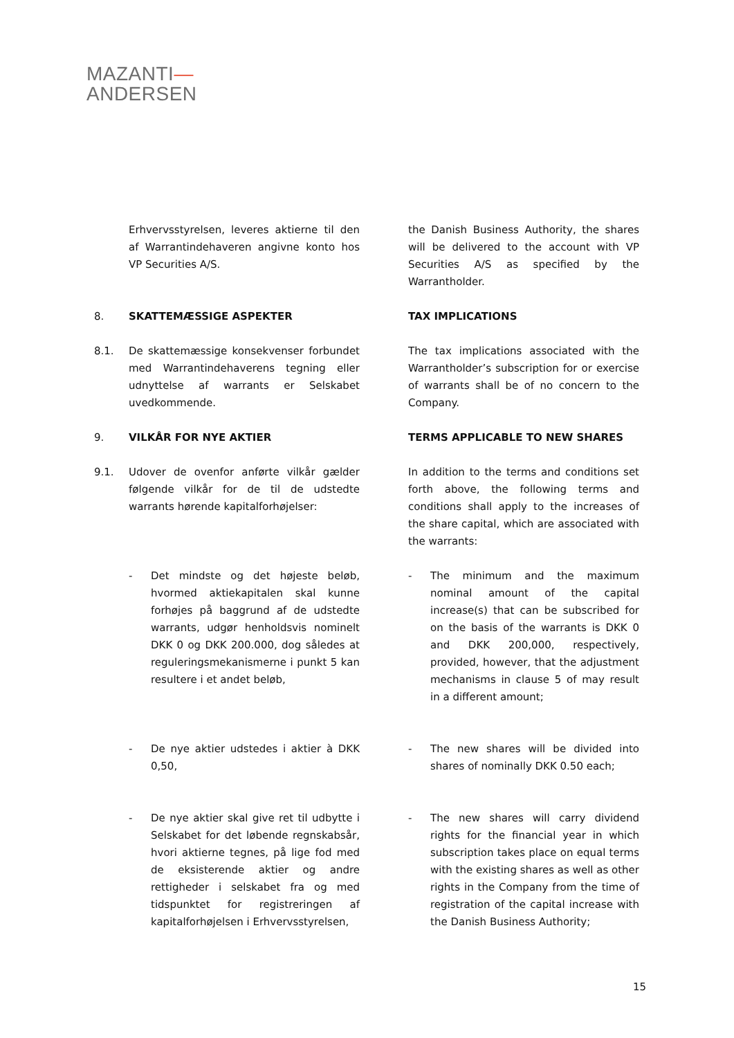MAZANTI—
ANDERSEN
Erhvervsstyrelsen, leveres aktierne til den af Warrantindehaveren angivne konto hos VP Securities A/S.
the Danish Business Authority, the shares will be delivered to the account with VP Securities A/S as specified by the Warrantholder.
8. SKATTEMÆSSIGE ASPEKTER TAX IMPLICATIONS
8.1. De skattemæssige konsekvenser forbundet med Warrantindehaverens tegning eller udnyttelse af warrants er Selskabet uvedkommende.
The tax implications associated with the Warrantholder’s subscription for or exercise of warrants shall be of no concern to the Company.
9. VILKÅR FOR NYE AKTIER TERMS APPLICABLE TO NEW SHARES
9.1. Udover de ovenfor anførte vilkår gælder følgende vilkår for de til de udstedte warrants hørende kapitalforhøjelser:
In addition to the terms and conditions set forth above, the following terms and conditions shall apply to the increases of the share capital, which are associated with the warrants:
- Det mindste og det højeste beløb, hvormed aktiekapitalen skal kunne forhøjes på baggrund af de udstedte warrants, udgør henholdsvis nominelt DKK 0 og DKK 200.000, dog således at reguleringsmekanismerne i punkt 5 kan resultere i et andet beløb,
- The minimum and the maximum nominal amount of the capital increase(s) that can be subscribed for on the basis of the warrants is DKK 0 and DKK 200,000, respectively, provided, however, that the adjustment mechanisms in clause 5 of may result in a different amount;
- De nye aktier udstedes i aktier à DKK 0,50,
- The new shares will be divided into shares of nominally DKK 0.50 each;
- De nye aktier skal give ret til udbytte i Selskabet for det løbende regnskabsår, hvori aktierne tegnes, på lige fod med de eksisterende aktier og andre rettigheder i selskabet fra og med tidspunktet for registreringen af kapitalforhøjelsen i Erhvervsstyrelsen,
- The new shares will carry dividend rights for the financial year in which subscription takes place on equal terms with the existing shares as well as other rights in the Company from the time of registration of the capital increase with the Danish Business Authority;
15